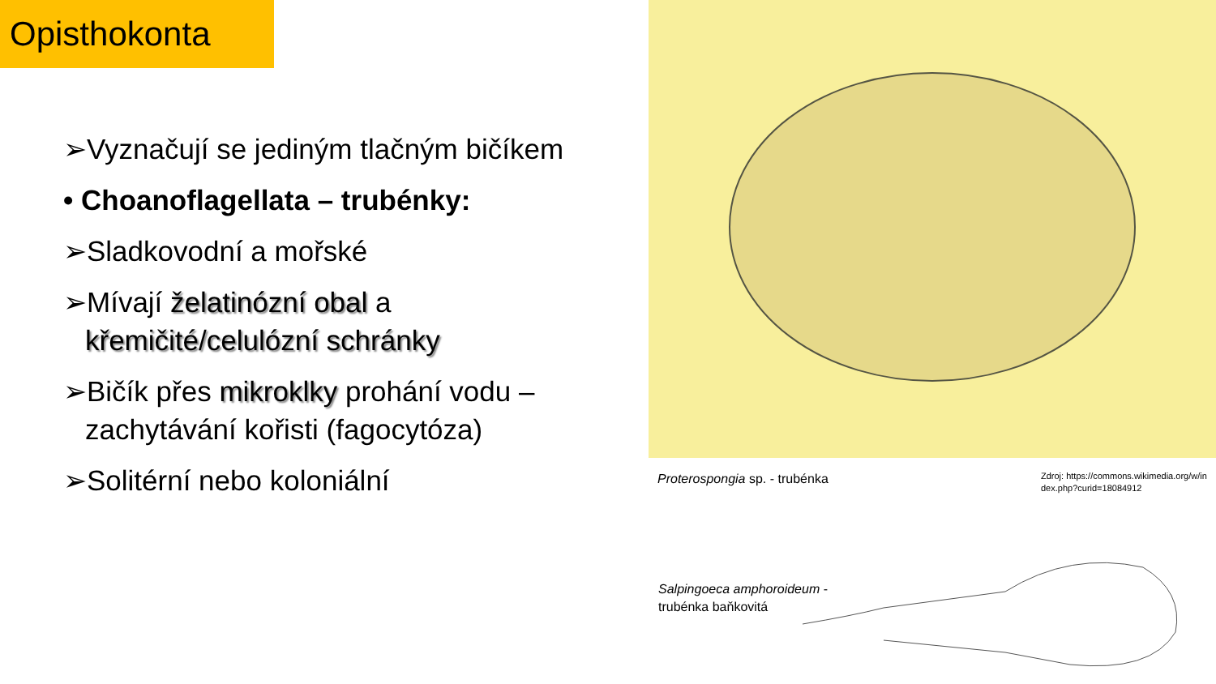Opisthokonta
➢Vyznačují se jediným tlačným bičíkem
• Choanoflagellata – trubénky:
➢Sladkovodní a mořské
➢Mívají želatinózní obal a křemičité/celulózní schránky
➢Bičík přes mikroklky prohání vodu – zachytávání kořisti (fagocytóza)
➢Solitérní nebo koloniální
Proterospongia sp. - trubénka
Zdroj: https://commons.wikimedia.org/w/index.php?curid=18084912
Salpingoeca amphoroideum -
trubénka baňkovitá